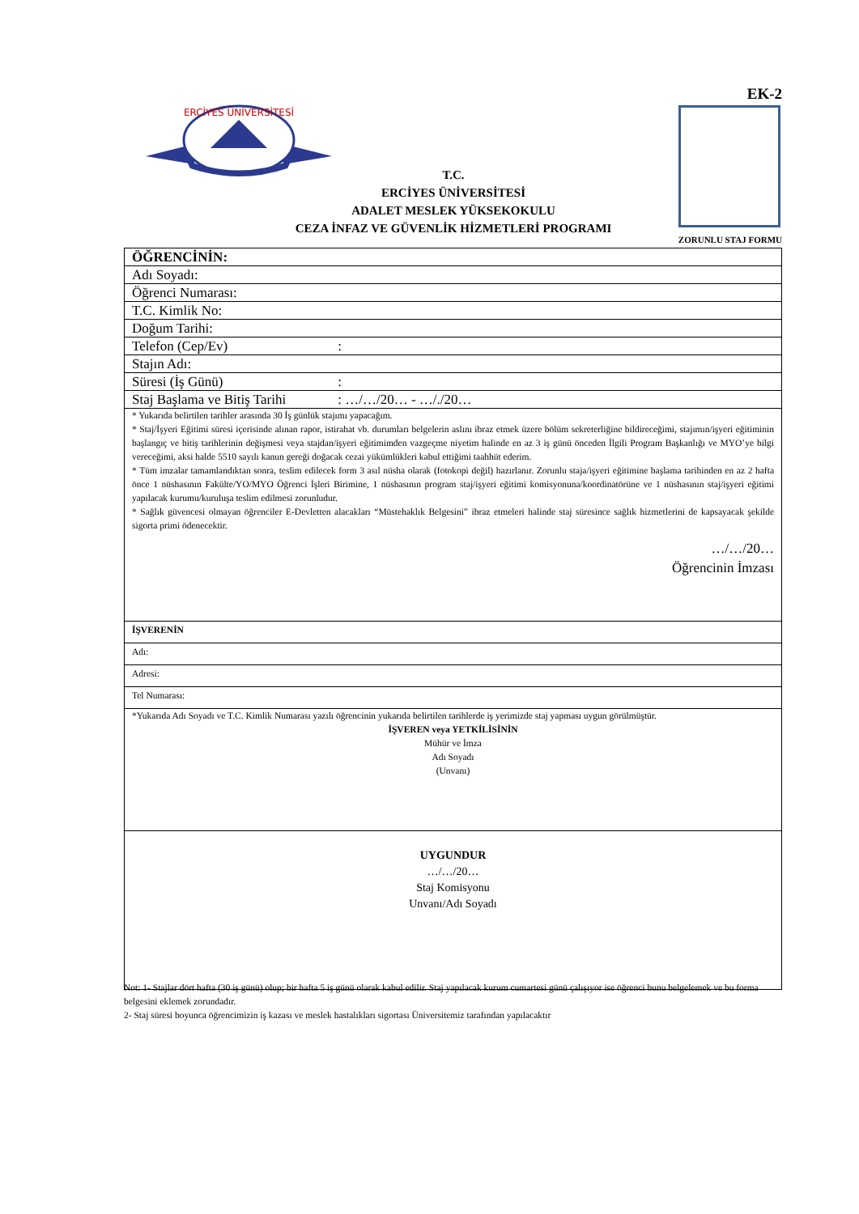EK-2
ERCİYES ÜNİVERSİTESİ
T.C.
ERCİYES ÜNİVERSİTESİ
ADALET MESLEK YÜKSEKOKULU
CEZA İNFAZ VE GÜVENLİK HİZMETLERİ PROGRAMI
ZORUNLU STAJ FORMU
| ÖĞRENCİNİN: |
| Adı Soyadı: |
| Öğrenci Numarası: |
| T.C. Kimlik No: |
| Doğum Tarihi: |
| Telefon (Cep/Ev) : |
| Stajın Adı: |
| Süresi (İş Günü) : |
| Staj Başlama ve Bitiş Tarihi : …/…/20… - …/./20… |
| * Yukarıda belirtilen tarihler arasında 30 İş günlük stajımı yapacağım. * Staj/İşyeri Eğitimi süresi içerisinde alınan rapor, istirahat vb. durumları belgelerin aslını ibraz etmek üzere bölüm sekreterliğine bildireceğimi, stajımın/işyeri eğitiminin başlangıç ve bitiş tarihlerinin değişmesi veya stajdan/işyeri eğitimimden vazgeçme niyetim halinde en az 3 iş günü önceden İlgili Program Başkanlığı ve MYO’ye bilgi vereceğimi, aksi halde 5510 sayılı kanun gereği doğacak cezai yükümlükleri kabul ettiğimi taahhüt ederim. * Tüm imzalar tamamlandıktan sonra, teslim edilecek form 3 asıl nüsha olarak (fotokopi değil) hazırlanır. Zorunlu staja/işyeri eğitimine başlama tarihinden en az 2 hafta önce 1 nüshasının Fakülte/YO/MYO Öğrenci İşleri Birimine, 1 nüshasının program staj/işyeri eğitimi komisyonuna/koordinatörüne ve 1 nüshasının staj/işyeri eğitimi yapılacak kurumu/kuruluşa teslim edilmesi zorunludur. * Sağlık güvencesi olmayan öğrenciler E-Devletten alacakları “Müstehaklık Belgesini” ibraz etmeleri halinde staj süresince sağlık hizmetlerini de kapsayacak şekilde sigorta primi ödenecektir. …/…/20… Öğrencinin İmzası |
| İŞVERENİN |
| Adı: |
| Adresi: |
| Tel Numarası: |
| *Yukarıda Adı Soyadı ve T.C. Kimlik Numarası yazılı öğrencinin yukarıda belirtilen tarihlerde iş yerimizde staj yapması uygun görülmüştür. İŞVEREN veya YETKİLİSİNİN Mühür ve İmza Adı Soyadı (Unvanı) |
| UYGUNDUR …/…/20… Staj Komisyonu Unvanı/Adı Soyadı |
Not: 1- Stajlar dört hafta (30 iş günü) olup; bir hafta 5 iş günü olarak kabul edilir. Staj yapılacak kurum cumartesi günü çalışıyor ise öğrenci bunu belgelemek ve bu forma belgesini eklemek zorundadır.
2- Staj süresi boyunca öğrencimizin iş kazası ve meslek hastalıkları sigortası Üniversitemiz tarafından yapılacaktır